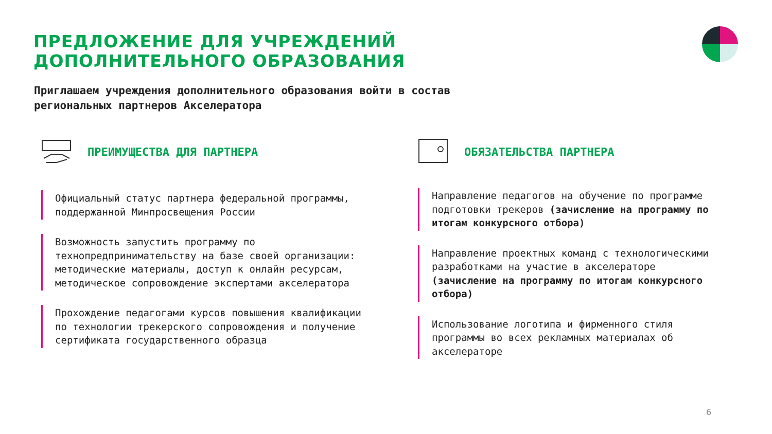ПРЕДЛОЖЕНИЕ ДЛЯ УЧРЕЖДЕНИЙ
ДОПОЛНИТЕЛЬНОГО ОБРАЗОВАНИЯ
Приглашаем учреждения дополнительного образования войти в состав
региональных партнеров Акселератора
ПРЕИМУЩЕСТВА ДЛЯ ПАРТНЕРА
Официальный статус партнера федеральной программы, поддержанной Минпросвещения России
Возможность запустить программу по технопредпринимательству на базе своей организации: методические материалы, доступ к онлайн ресурсам, методическое сопровождение экспертами акселератора
Прохождение педагогами курсов повышения квалификации по технологии трекерского сопровождения и получение сертификата государственного образца
ОБЯЗАТЕЛЬСТВА ПАРТНЕРА
Направление педагогов на обучение по программе подготовки трекеров (зачисление на программу по итогам конкурсного отбора)
Направление проектных команд с технологическими разработками на участие в акселераторе (зачисление на программу по итогам конкурсного отбора)
Использование логотипа и фирменного стиля программы во всех рекламных материалах об акселераторе
6